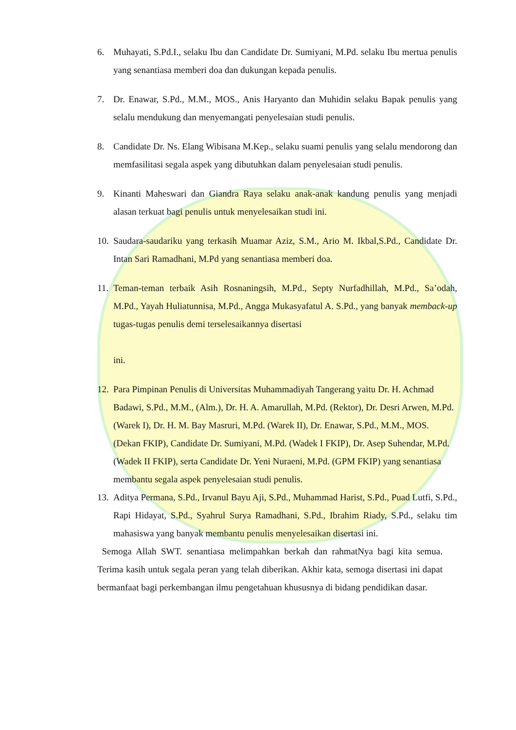6. Muhayati, S.Pd.I., selaku Ibu dan Candidate Dr. Sumiyani, M.Pd. selaku Ibu mertua penulis yang senantiasa memberi doa dan dukungan kepada penulis.
7. Dr. Enawar, S.Pd., M.M., MOS., Anis Haryanto dan Muhidin selaku Bapak penulis yang selalu mendukung dan menyemangati penyelesaian studi penulis.
8. Candidate Dr. Ns. Elang Wibisana M.Kep., selaku suami penulis yang selalu mendorong dan memfasilitasi segala aspek yang dibutuhkan dalam penyelesaian studi penulis.
9. Kinanti Maheswari dan Giandra Raya selaku anak-anak kandung penulis yang menjadi alasan terkuat bagi penulis untuk menyelesaikan studi ini.
10. Saudara-saudariku yang terkasih Muamar Aziz, S.M., Ario M. Ikbal,S.Pd., Candidate Dr. Intan Sari Ramadhani, M.Pd yang senantiasa memberi doa.
11. Teman-teman terbaik Asih Rosnaningsih, M.Pd., Septy Nurfadhillah, M.Pd., Sa’odah, M.Pd., Yayah Huliatunnisa, M.Pd., Angga Mukasyafatul A. S.Pd., yang banyak memback-up tugas-tugas penulis demi terselesaikannya disertasi
ini.
12. Para Pimpinan Penulis di Universitas Muhammadiyah Tangerang yaitu Dr. H. Achmad Badawi, S.Pd., M.M., (Alm.), Dr. H. A. Amarullah, M.Pd. (Rektor), Dr. Desri Arwen, M.Pd. (Warek I), Dr. H. M. Bay Masruri, M.Pd. (Warek II), Dr. Enawar, S.Pd., M.M., MOS. (Dekan FKIP), Candidate Dr. Sumiyani, M.Pd. (Wadek I FKIP), Dr. Asep Suhendar, M.Pd. (Wadek II FKIP), serta Candidate Dr. Yeni Nuraeni, M.Pd. (GPM FKIP) yang senantiasa membantu segala aspek penyelesaian studi penulis.
13. Aditya Permana, S.Pd., Irvanul Bayu Aji, S.Pd., Muhammad Harist, S.Pd., Puad Lutfi, S.Pd., Rapi Hidayat, S.Pd., Syahrul Surya Ramadhani, S.Pd., Ibrahim Riady, S.Pd., selaku tim mahasiswa yang banyak membantu penulis menyelesaikan disertasi ini.
Semoga Allah SWT. senantiasa melimpahkan berkah dan rahmatNya bagi kita semua. Terima kasih untuk segala peran yang telah diberikan. Akhir kata, semoga disertasi ini dapat bermanfaat bagi perkembangan ilmu pengetahuan khususnya di bidang pendidikan dasar.